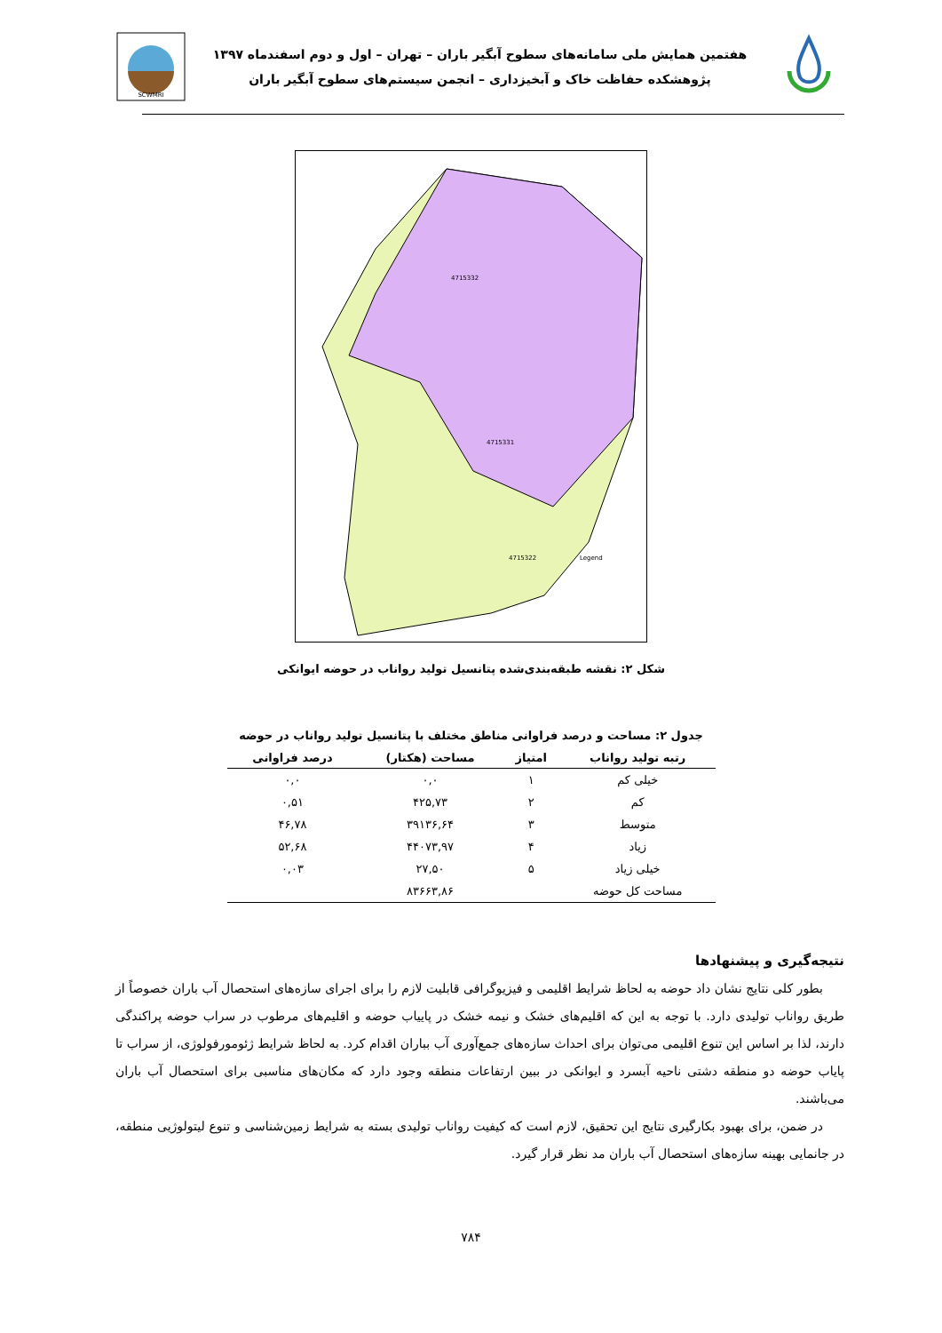SCWMRI
هفتمین همایش ملی سامانه‌های سطوح آبگیر باران – تهران – اول و دوم اسفندماه ۱۳۹۷
پژوهشکده حفاظت خاک و آبخیزداری – انجمن سیستم‌های سطوح آبگیر باران
Legend
4715332
4715331
4715322
شکل ۲: نقشه طبقه‌بندی‌شده پتانسیل تولید رواناب در حوضه ایوانکی
جدول ۲: مساحت و درصد فراوانی مناطق مختلف با پتانسیل تولید رواناب در حوضه
| رتبه تولید رواناب | امتیاز | مساحت (هکتار) | درصد فراوانی |
| --- | --- | --- | --- |
| خیلی کم | ۱ | ۰,۰ | ۰,۰ |
| کم | ۲ | ۴۲۵,۷۳ | ۰,۵۱ |
| متوسط | ۳ | ۳۹۱۳۶,۶۴ | ۴۶,۷۸ |
| زیاد | ۴ | ۴۴۰۷۳,۹۷ | ۵۲,۶۸ |
| خیلی زیاد | ۵ | ۲۷,۵۰ | ۰,۰۳ |
| مساحت کل حوضه | | ۸۳۶۶۳,۸۶ | |
نتیجه‌گیری و پیشنهادها
بطور کلی نتایج نشان داد حوضه به لحاظ شرایط اقلیمی و فیزیوگرافی قابلیت لازم را برای اجرای سازه‌های استحصال آب باران خصوصاً از طریق رواناب تولیدی دارد. با توجه به این که اقلیم‌های خشک و نیمه خشک در پاییاب حوضه و اقلیم‌های مرطوب در سراب حوضه پراکندگی دارند، لذا بر اساس این تنوع اقلیمی می‌توان برای احداث سازه‌های جمع‌آوری آب بباران اقدام کرد. به لحاظ شرایط ژئومورفولوژی، از سراب تا پایاب حوضه دو منطقه دشتی ناحیه آبسرد و ایوانکی در ببین ارتفاعات منطقه وجود دارد که مکان‌های مناسبی برای استحصال آب باران می‌باشند.
در ضمن، برای بهبود بکارگیری نتایج این تحقیق، لازم است که کیفیت رواناب تولیدی بسته به شرایط زمین‌شناسی و تنوع لیتولوژیی منطقه، در جانمایی بهینه سازه‌های استحصال آب باران مد نظر قرار گیرد.
۷۸۴